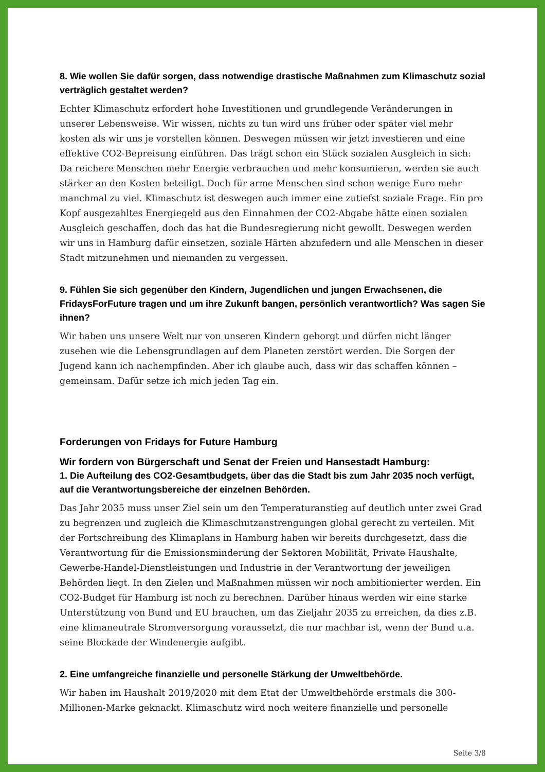8. Wie wollen Sie dafür sorgen, dass notwendige drastische Maßnahmen zum Klimaschutz sozial verträglich gestaltet werden?
Echter Klimaschutz erfordert hohe Investitionen und grundlegende Veränderungen in unserer Lebensweise. Wir wissen, nichts zu tun wird uns früher oder später viel mehr kosten als wir uns je vorstellen können. Deswegen müssen wir jetzt investieren und eine effektive CO2-Bepreisung einführen. Das trägt schon ein Stück sozialen Ausgleich in sich: Da reichere Menschen mehr Energie verbrauchen und mehr konsumieren, werden sie auch stärker an den Kosten beteiligt. Doch für arme Menschen sind schon wenige Euro mehr manchmal zu viel. Klimaschutz ist deswegen auch immer eine zutiefst soziale Frage. Ein pro Kopf ausgezahltes Energiegeld aus den Einnahmen der CO2-Abgabe hätte einen sozialen Ausgleich geschaffen, doch das hat die Bundesregierung nicht gewollt. Deswegen werden wir uns in Hamburg dafür einsetzen, soziale Härten abzufedern und alle Menschen in dieser Stadt mitzunehmen und niemanden zu vergessen.
9. Fühlen Sie sich gegenüber den Kindern, Jugendlichen und jungen Erwachsenen, die FridaysForFuture tragen und um ihre Zukunft bangen, persönlich verantwortlich? Was sagen Sie ihnen?
Wir haben uns unsere Welt nur von unseren Kindern geborgt und dürfen nicht länger zusehen wie die Lebensgrundlagen auf dem Planeten zerstört werden. Die Sorgen der Jugend kann ich nachempfinden. Aber ich glaube auch, dass wir das schaffen können – gemeinsam. Dafür setze ich mich jeden Tag ein.
Forderungen von Fridays for Future Hamburg
Wir fordern von Bürgerschaft und Senat der Freien und Hansestadt Hamburg:
1. Die Aufteilung des CO2-Gesamtbudgets, über das die Stadt bis zum Jahr 2035 noch verfügt, auf die Verantwortungsbereiche der einzelnen Behörden.
Das Jahr 2035 muss unser Ziel sein um den Temperaturanstieg auf deutlich unter zwei Grad zu begrenzen und zugleich die Klimaschutzanstrengungen global gerecht zu verteilen. Mit der Fortschreibung des Klimaplans in Hamburg haben wir bereits durchgesetzt, dass die Verantwortung für die Emissionsminderung der Sektoren Mobilität, Private Haushalte, Gewerbe-Handel-Dienstleistungen und Industrie in der Verantwortung der jeweiligen Behörden liegt. In den Zielen und Maßnahmen müssen wir noch ambitionierter werden. Ein CO2-Budget für Hamburg ist noch zu berechnen. Darüber hinaus werden wir eine starke Unterstützung von Bund und EU brauchen, um das Zieljahr 2035 zu erreichen, da dies z.B. eine klimaneutrale Stromversorgung voraussetzt, die nur machbar ist, wenn der Bund u.a. seine Blockade der Windenergie aufgibt.
2. Eine umfangreiche finanzielle und personelle Stärkung der Umweltbehörde.
Wir haben im Haushalt 2019/2020 mit dem Etat der Umweltbehörde erstmals die 300-Millionen-Marke geknackt. Klimaschutz wird noch weitere finanzielle und personelle
Seite 3/8